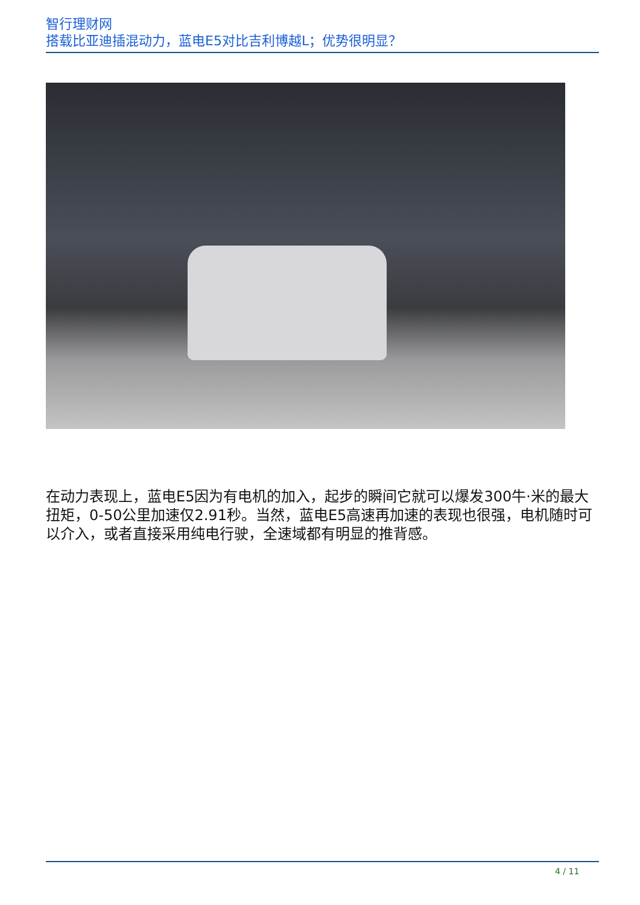智行理财网
搭载比亚迪插混动力，蓝电E5对比吉利博越L；优势很明显？
在动力表现上，蓝电E5因为有电机的加入，起步的瞬间它就可以爆发300牛·米的最大扭矩，0-50公里加速仅2.91秒。当然，蓝电E5高速再加速的表现也很强，电机随时可以介入，或者直接采用纯电行驶，全速域都有明显的推背感。
4 / 11